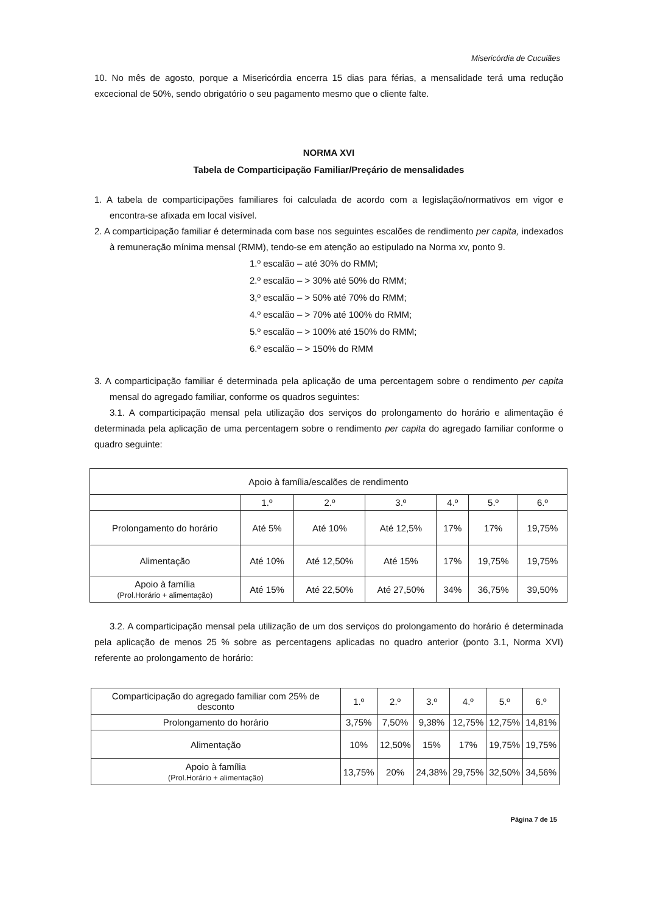Misericórdia de Cucuiães
10. No mês de agosto, porque a Misericórdia encerra 15 dias para férias, a mensalidade terá uma redução excecional de 50%, sendo obrigatório o seu pagamento mesmo que o cliente falte.
NORMA XVI
Tabela de Comparticipação Familiar/Preçário de mensalidades
1. A tabela de comparticipações familiares foi calculada de acordo com a legislação/normativos em vigor e encontra-se afixada em local visível.
2. A comparticipação familiar é determinada com base nos seguintes escalões de rendimento per capita, indexados à remuneração mínima mensal (RMM), tendo-se em atenção ao estipulado na Norma xv, ponto 9.
1.º escalão – até 30% do RMM;
2.º escalão – > 30% até 50% do RMM;
3,º escalão – > 50% até 70% do RMM;
4.º escalão – > 70% até 100% do RMM;
5.º escalão – > 100% até 150% do RMM;
6.º escalão – > 150% do RMM
3. A comparticipação familiar é determinada pela aplicação de uma percentagem sobre o rendimento per capita mensal do agregado familiar, conforme os quadros seguintes:
3.1. A comparticipação mensal pela utilização dos serviços do prolongamento do horário e alimentação é determinada pela aplicação de uma percentagem sobre o rendimento per capita do agregado familiar conforme o quadro seguinte:
| Apoio à família/escalões de rendimento | | | | | | |
| | 1.º | 2.º | 3.º | 4.º | 5.º | 6.º |
| Prolongamento do horário | Até 5% | Até 10% | Até 12,5% | 17% | 17% | 19,75% |
| Alimentação | Até 10% | Até 12,50% | Até 15% | 17% | 19,75% | 19,75% |
| Apoio à família (Prol.Horário + alimentação) | Até 15% | Até 22,50% | Até 27,50% | 34% | 36,75% | 39,50% |
3.2. A comparticipação mensal pela utilização de um dos serviços do prolongamento do horário é determinada pela aplicação de menos 25 % sobre as percentagens aplicadas no quadro anterior (ponto 3.1, Norma XVI) referente ao prolongamento de horário:
| Comparticipação do agregado familiar com 25% de desconto | 1.º | 2.º | 3.º | 4.º | 5.º | 6.º |
| Prolongamento do horário | 3,75% | 7,50% | 9,38% | 12,75% | 12,75% | 14,81% |
| Alimentação | 10% | 12,50% | 15% | 17% | 19,75% | 19,75% |
| Apoio à família (Prol.Horário + alimentação) | 13,75% | 20% | 24,38% | 29,75% | 32,50% | 34,56% |
Página 7 de 15